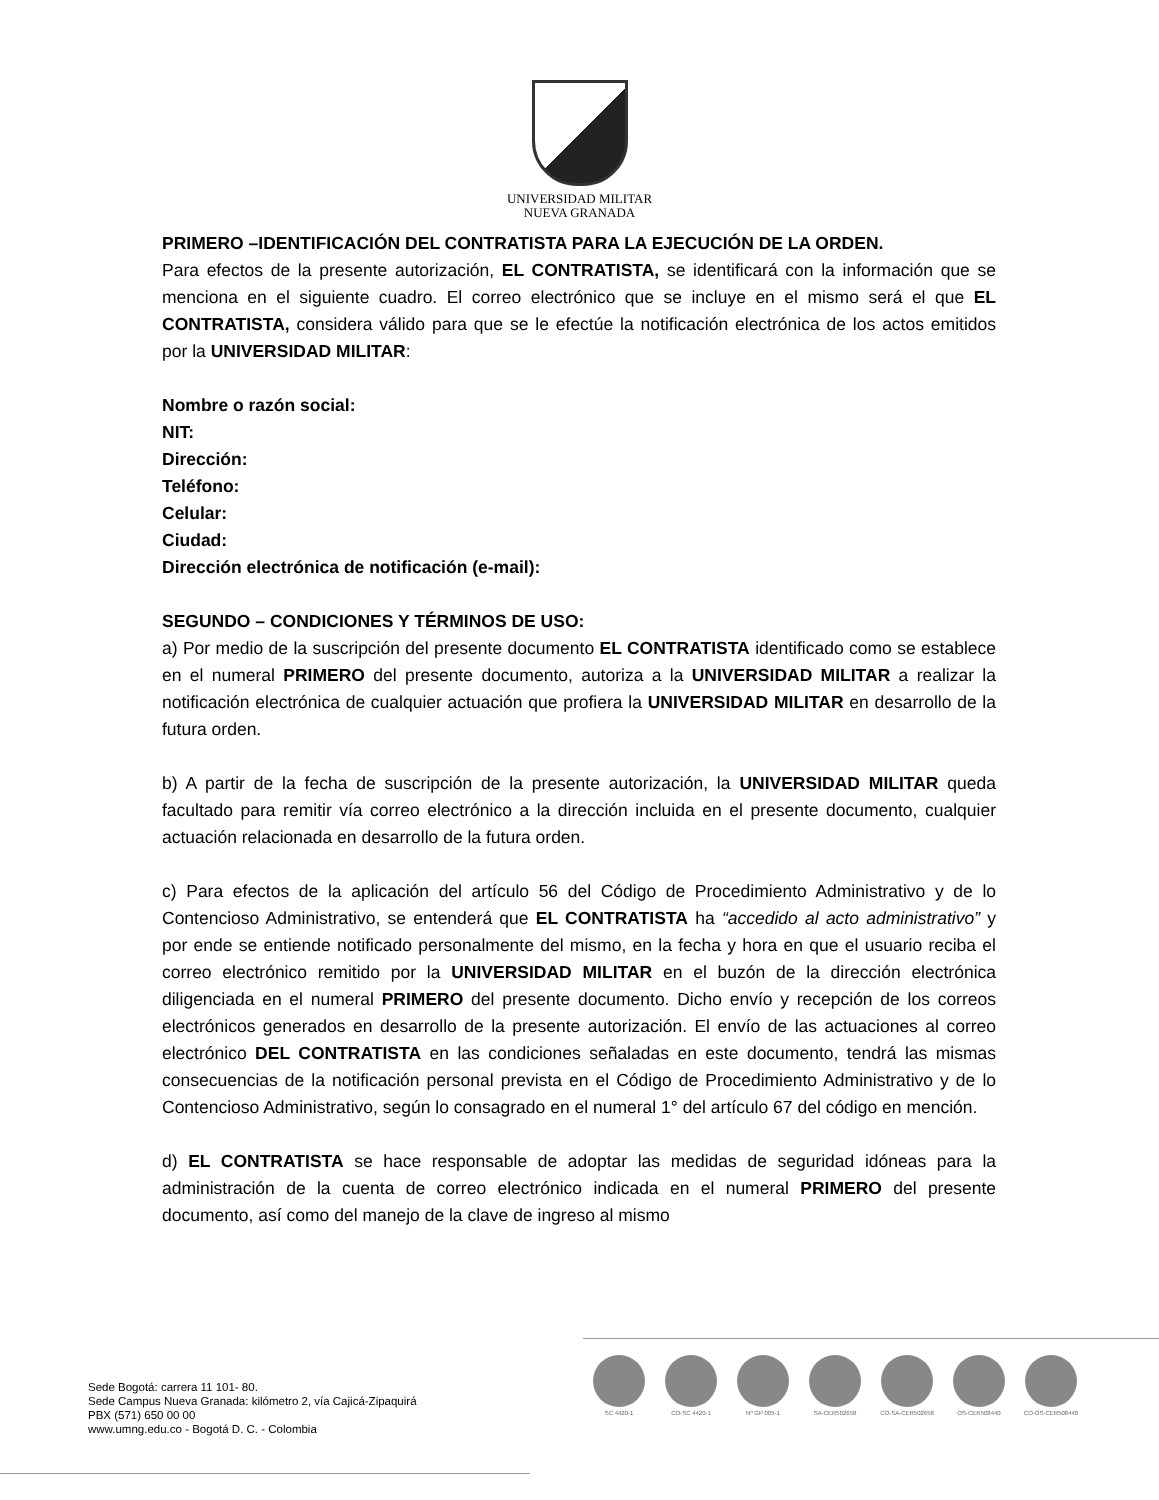UNIVERSIDAD MILITAR
NUEVA GRANADA
PRIMERO –IDENTIFICACIÓN DEL CONTRATISTA PARA LA EJECUCIÓN DE LA ORDEN.
Para efectos de la presente autorización, EL CONTRATISTA, se identificará con la información que se menciona en el siguiente cuadro. El correo electrónico que se incluye en el mismo será el que EL CONTRATISTA, considera válido para que se le efectúe la notificación electrónica de los actos emitidos por la UNIVERSIDAD MILITAR:
Nombre o razón social:
NIT:
Dirección:
Teléfono:
Celular:
Ciudad:
Dirección electrónica de notificación (e-mail):
SEGUNDO – CONDICIONES Y TÉRMINOS DE USO:
a) Por medio de la suscripción del presente documento EL CONTRATISTA identificado como se establece en el numeral PRIMERO del presente documento, autoriza a la UNIVERSIDAD MILITAR a realizar la notificación electrónica de cualquier actuación que profiera la UNIVERSIDAD MILITAR en desarrollo de la futura orden.
b) A partir de la fecha de suscripción de la presente autorización, la UNIVERSIDAD MILITAR queda facultado para remitir vía correo electrónico a la dirección incluida en el presente documento, cualquier actuación relacionada en desarrollo de la futura orden.
c) Para efectos de la aplicación del artículo 56 del Código de Procedimiento Administrativo y de lo Contencioso Administrativo, se entenderá que EL CONTRATISTA ha “accedido al acto administrativo” y por ende se entiende notificado personalmente del mismo, en la fecha y hora en que el usuario reciba el correo electrónico remitido por la UNIVERSIDAD MILITAR en el buzón de la dirección electrónica diligenciada en el numeral PRIMERO del presente documento. Dicho envío y recepción de los correos electrónicos generados en desarrollo de la presente autorización. El envío de las actuaciones al correo electrónico DEL CONTRATISTA en las condiciones señaladas en este documento, tendrá las mismas consecuencias de la notificación personal prevista en el Código de Procedimiento Administrativo y de lo Contencioso Administrativo, según lo consagrado en el numeral 1° del artículo 67 del código en mención.
d) EL CONTRATISTA se hace responsable de adoptar las medidas de seguridad idóneas para la administración de la cuenta de correo electrónico indicada en el numeral PRIMERO del presente documento, así como del manejo de la clave de ingreso al mismo
Sede Bogotá: carrera 11 101- 80.
Sede Campus Nueva Granada: kilómetro 2, vía Cajicá-Zipaquirá
PBX (571) 650 00 00
www.umng.edu.co - Bogotá D. C. - Colombia
SC 4420-1 CO-SC 4420-1 Nº GP 005-1 SA-CER502658 CO-SA-CER502658 OS-CER508440 CO-OS-CER508440